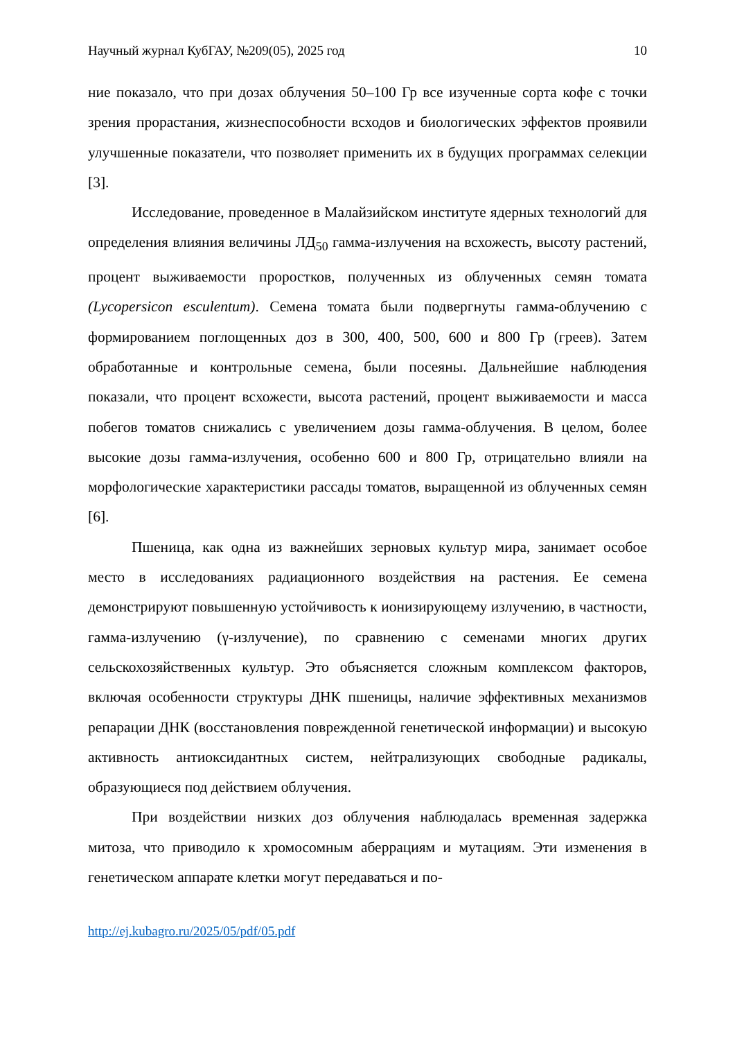Научный журнал КубГАУ, №209(05), 2025 год 10
ние показало, что при дозах облучения 50–100 Гр все изученные сорта кофе с точки зрения прорастания, жизнеспособности всходов и биологических эффектов проявили улучшенные показатели, что позволяет применить их в будущих программах селекции [3].
Исследование, проведенное в Малайзийском институте ядерных технологий для определения влияния величины ЛД<sub>50</sub> гамма-излучения на всхожесть, высоту растений, процент выживаемости проростков, полученных из облученных семян томата (Lycopersicon esculentum). Семена томата были подвергнуты гамма-облучению с формированием поглощенных доз в 300, 400, 500, 600 и 800 Гр (греев). Затем обработанные и контрольные семена, были посеяны. Дальнейшие наблюдения показали, что процент всхожести, высота растений, процент выживаемости и масса побегов томатов снижались с увеличением дозы гамма-облучения. В целом, более высокие дозы гамма-излучения, особенно 600 и 800 Гр, отрицательно влияли на морфологические характеристики рассады томатов, выращенной из облученных семян [6].
Пшеница, как одна из важнейших зерновых культур мира, занимает особое место в исследованиях радиационного воздействия на растения. Ее семена демонстрируют повышенную устойчивость к ионизирующему излучению, в частности, гамма-излучению (γ-излучение), по сравнению с семенами многих других сельскохозяйственных культур. Это объясняется сложным комплексом факторов, включая особенности структуры ДНК пшеницы, наличие эффективных механизмов репарации ДНК (восстановления поврежденной генетической информации) и высокую активность антиоксидантных систем, нейтрализующих свободные радикалы, образующиеся под действием облучения.
При воздействии низких доз облучения наблюдалась временная задержка митоза, что приводило к хромосомным аберрациям и мутациям. Эти изменения в генетическом аппарате клетки могут передаваться и по-
http://ej.kubagro.ru/2025/05/pdf/05.pdf